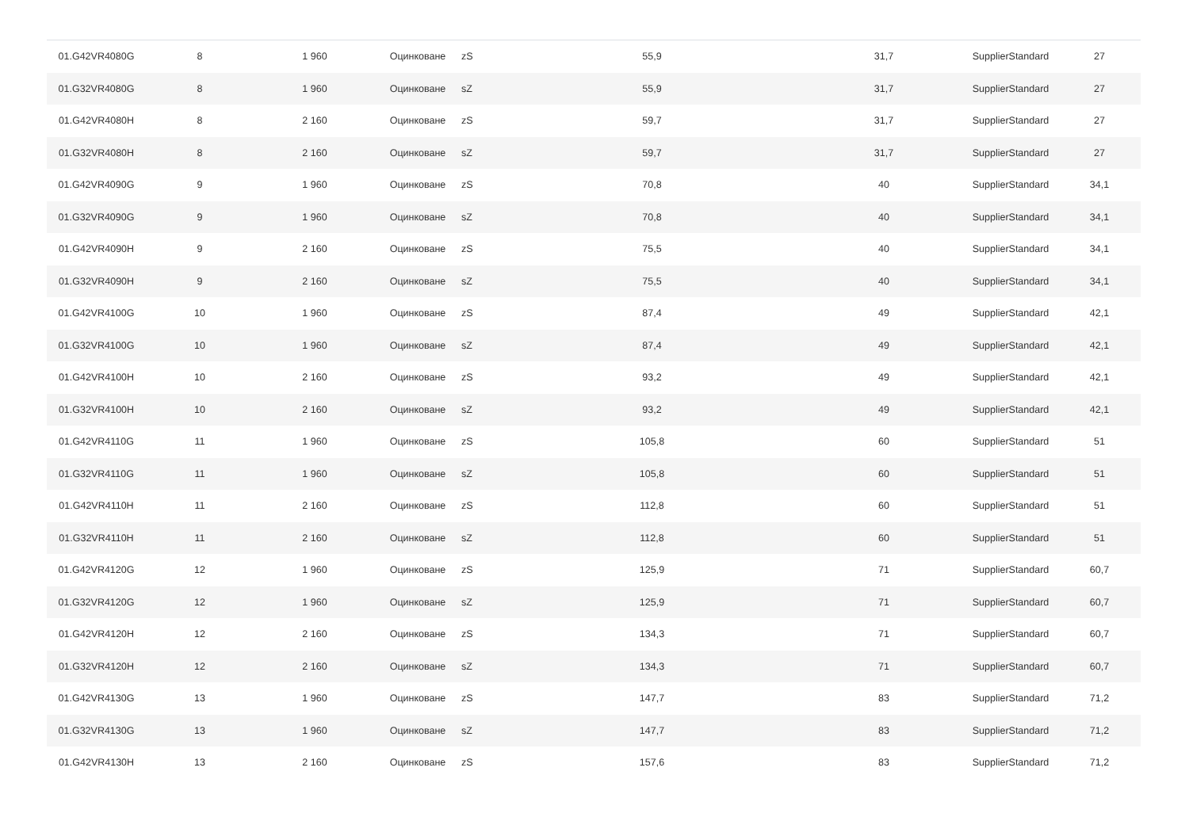| 01.G42VR4080G | 8 | 1 960 | Оцинковане | zS | 55,9 | 31,7 | SupplierStandard | 27 |
| 01.G32VR4080G | 8 | 1 960 | Оцинковане | sZ | 55,9 | 31,7 | SupplierStandard | 27 |
| 01.G42VR4080H | 8 | 2 160 | Оцинковане | zS | 59,7 | 31,7 | SupplierStandard | 27 |
| 01.G32VR4080H | 8 | 2 160 | Оцинковане | sZ | 59,7 | 31,7 | SupplierStandard | 27 |
| 01.G42VR4090G | 9 | 1 960 | Оцинковане | zS | 70,8 | 40 | SupplierStandard | 34,1 |
| 01.G32VR4090G | 9 | 1 960 | Оцинковане | sZ | 70,8 | 40 | SupplierStandard | 34,1 |
| 01.G42VR4090H | 9 | 2 160 | Оцинковане | zS | 75,5 | 40 | SupplierStandard | 34,1 |
| 01.G32VR4090H | 9 | 2 160 | Оцинковане | sZ | 75,5 | 40 | SupplierStandard | 34,1 |
| 01.G42VR4100G | 10 | 1 960 | Оцинковане | zS | 87,4 | 49 | SupplierStandard | 42,1 |
| 01.G32VR4100G | 10 | 1 960 | Оцинковане | sZ | 87,4 | 49 | SupplierStandard | 42,1 |
| 01.G42VR4100H | 10 | 2 160 | Оцинковане | zS | 93,2 | 49 | SupplierStandard | 42,1 |
| 01.G32VR4100H | 10 | 2 160 | Оцинковане | sZ | 93,2 | 49 | SupplierStandard | 42,1 |
| 01.G42VR4110G | 11 | 1 960 | Оцинковане | zS | 105,8 | 60 | SupplierStandard | 51 |
| 01.G32VR4110G | 11 | 1 960 | Оцинковане | sZ | 105,8 | 60 | SupplierStandard | 51 |
| 01.G42VR4110H | 11 | 2 160 | Оцинковане | zS | 112,8 | 60 | SupplierStandard | 51 |
| 01.G32VR4110H | 11 | 2 160 | Оцинковане | sZ | 112,8 | 60 | SupplierStandard | 51 |
| 01.G42VR4120G | 12 | 1 960 | Оцинковане | zS | 125,9 | 71 | SupplierStandard | 60,7 |
| 01.G32VR4120G | 12 | 1 960 | Оцинковане | sZ | 125,9 | 71 | SupplierStandard | 60,7 |
| 01.G42VR4120H | 12 | 2 160 | Оцинковане | zS | 134,3 | 71 | SupplierStandard | 60,7 |
| 01.G32VR4120H | 12 | 2 160 | Оцинковане | sZ | 134,3 | 71 | SupplierStandard | 60,7 |
| 01.G42VR4130G | 13 | 1 960 | Оцинковане | zS | 147,7 | 83 | SupplierStandard | 71,2 |
| 01.G32VR4130G | 13 | 1 960 | Оцинковане | sZ | 147,7 | 83 | SupplierStandard | 71,2 |
| 01.G42VR4130H | 13 | 2 160 | Оцинковане | zS | 157,6 | 83 | SupplierStandard | 71,2 |